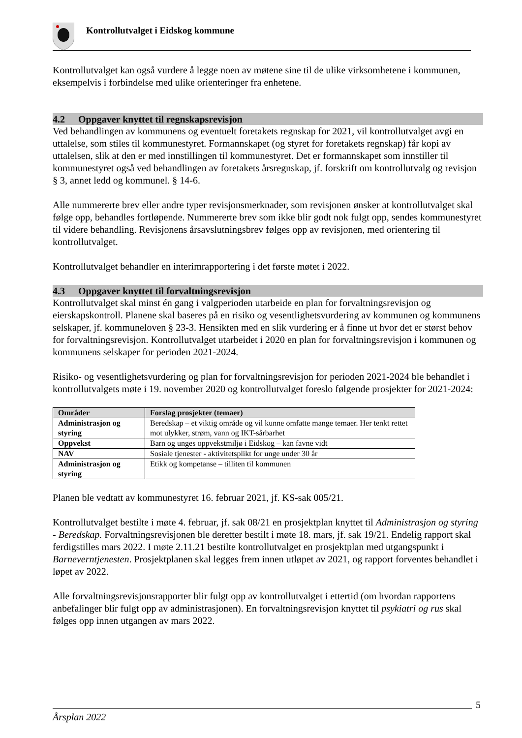Kontrollutvalget i Eidskog kommune
Kontrollutvalget kan også vurdere å legge noen av møtene sine til de ulike virksomhetene i kommunen, eksempelvis i forbindelse med ulike orienteringer fra enhetene.
4.2 Oppgaver knyttet til regnskapsrevisjon
Ved behandlingen av kommunens og eventuelt foretakets regnskap for 2021, vil kontrollutvalget avgi en uttalelse, som stiles til kommunestyret. Formannskapet (og styret for foretakets regnskap) får kopi av uttalelsen, slik at den er med innstillingen til kommunestyret. Det er formannskapet som innstiller til kommunestyret også ved behandlingen av foretakets årsregnskap, jf. forskrift om kontrollutvalg og revisjon § 3, annet ledd og kommunel. § 14-6.
Alle nummererte brev eller andre typer revisjonsmerknader, som revisjonen ønsker at kontrollutvalget skal følge opp, behandles fortløpende. Nummererte brev som ikke blir godt nok fulgt opp, sendes kommunestyret til videre behandling. Revisjonens årsavslutningsbrev følges opp av revisjonen, med orientering til kontrollutvalget.
Kontrollutvalget behandler en interimrapportering i det første møtet i 2022.
4.3 Oppgaver knyttet til forvaltningsrevisjon
Kontrollutvalget skal minst én gang i valgperioden utarbeide en plan for forvaltningsrevisjon og eierskapskontroll. Planene skal baseres på en risiko og vesentlighetsvurdering av kommunen og kommunens selskaper, jf. kommuneloven § 23-3. Hensikten med en slik vurdering er å finne ut hvor det er størst behov for forvaltningsrevisjon. Kontrollutvalget utarbeidet i 2020 en plan for forvaltningsrevisjon i kommunen og kommunens selskaper for perioden 2021-2024.
Risiko- og vesentlighetsvurdering og plan for forvaltningsrevisjon for perioden 2021-2024 ble behandlet i kontrollutvalgets møte i 19. november 2020 og kontrollutvalget foreslo følgende prosjekter for 2021-2024:
| Områder | Forslag prosjekter (temaer) |
| --- | --- |
| Administrasjon og styring | Beredskap – et viktig område og vil kunne omfatte mange temaer. Her tenkt rettet mot ulykker, strøm, vann og IKT-sårbarhet |
| Oppvekst | Barn og unges oppvekstmiljø i Eidskog – kan favne vidt |
| NAV | Sosiale tjenester - aktivitetsplikt for unge under 30 år |
| Administrasjon og styring | Etikk og kompetanse – tilliten til kommunen |
Planen ble vedtatt av kommunestyret 16. februar 2021, jf. KS-sak 005/21.
Kontrollutvalget bestilte i møte 4. februar, jf. sak 08/21 en prosjektplan knyttet til Administrasjon og styring - Beredskap. Forvaltningsrevisjonen ble deretter bestilt i møte 18. mars, jf. sak 19/21. Endelig rapport skal ferdigstilles mars 2022. I møte 2.11.21 bestilte kontrollutvalget en prosjektplan med utgangspunkt i Barneverntjenesten. Prosjektplanen skal legges frem innen utløpet av 2021, og rapport forventes behandlet i løpet av 2022.
Alle forvaltningsrevisjonsrapporter blir fulgt opp av kontrollutvalget i ettertid (om hvordan rapportens anbefalinger blir fulgt opp av administrasjonen). En forvaltningsrevisjon knyttet til psykiatri og rus skal følges opp innen utgangen av mars 2022.
5
Årsplan 2022